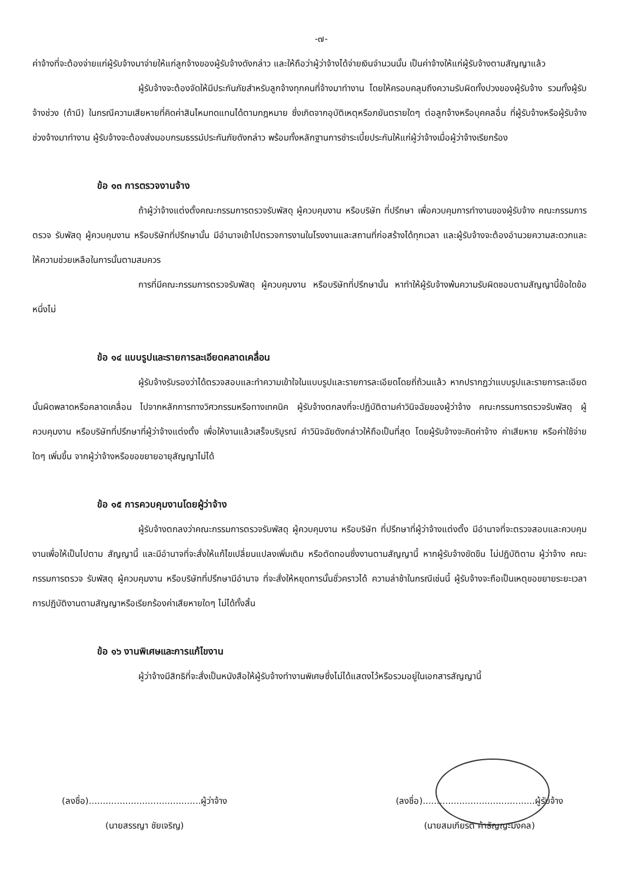-๗-
ค่าจ้างที่จะต้องจ่ายแก่ผู้รับจ้างมาจ่ายให้แก่ลูกจ้างของผู้รับจ้างดังกล่าว และให้ถือว่าผู้ว่าจ้างได้จ่ายเงินจำนวนนั้น เป็นค่าจ้างให้แก่ผู้รับจ้างตามสัญญาแล้ว
ผู้รับจ้างจะต้องจัดให้มีประกันภัยสำหรับลูกจ้างทุกคนที่จ้างมาทำงาน โดยให้ครอบคลุมถึงความรับผิดทั้งปวงของผู้รับจ้าง รวมทั้งผู้รับจ้างช่วง (ถ้ามี) ในกรณีความเสียหายที่คิดค่าสินไหมทดแทนได้ตามกฎหมาย ซึ่งเกิดจากอุบัติเหตุหรือภยันตรายใดๆ ต่อลูกจ้างหรือบุคคลอื่น ที่ผู้รับจ้างหรือผู้รับจ้างช่วงจ้างมาทำงาน ผู้รับจ้างจะต้องส่งมอบกรมธรรม์ประกันภัยดังกล่าว พร้อมทั้งหลักฐานการชำระเบี้ยประกันให้แก่ผู้ว่าจ้างเมื่อผู้ว่าจ้างเรียกร้อง
ข้อ ๑๓ การตรวจงานจ้าง
ถ้าผู้ว่าจ้างแต่งตั้งคณะกรรมการตรวจรับพัสดุ ผู้ควบคุมงาน หรือบริษัท ที่ปรึกษา เพื่อควบคุมการทำงานของผู้รับจ้าง คณะกรรมการตรวจ รับพัสดุ ผู้ควบคุมงาน หรือบริษัทที่ปรึกษานั้น มีอำนาจเข้าไปตรวจการงานในโรงงานและสถานที่ก่อสร้างได้ทุกเวลา และผู้รับจ้างจะต้องอำนวยความสะดวกและให้ความช่วยเหลือในการนั้นตามสมควร
การที่มีคณะกรรมการตรวจรับพัสดุ ผู้ควบคุมงาน หรือบริษัทที่ปรึกษานั้น หาทำให้ผู้รับจ้างพ้นความรับผิดชอบตามสัญญานี้ข้อใดข้อหนึ่งไม่
ข้อ ๑๔ แบบรูปและรายการละเอียดคลาดเคลื่อน
ผู้รับจ้างรับรองว่าได้ตรวจสอบและทำความเข้าใจในแบบรูปและรายการละเอียดโดยถี่ถ้วนแล้ว หากปรากฏว่าแบบรูปและรายการละเอียดนั้นผิดพลาดหรือคลาดเคลื่อน ไปจากหลักการทางวิศวกรรมหรือทางเทคนิค ผู้รับจ้างตกลงที่จะปฏิบัติตามคำวินิจฉัยของผู้ว่าจ้าง คณะกรรมการตรวจรับพัสดุ ผู้ควบคุมงาน หรือบริษัทที่ปรึกษาที่ผู้ว่าจ้างแต่งตั้ง เพื่อให้งานแล้วเสร็จบริบูรณ์ คำวินิจฉัยดังกล่าวให้ถือเป็นที่สุด โดยผู้รับจ้างจะคิดค่าจ้าง ค่าเสียหาย หรือค่าใช้จ่ายใดๆ เพิ่มขึ้น จากผู้ว่าจ้างหรือขอขยายอายุสัญญาไม่ได้
ข้อ ๑๕ การควบคุมงานโดยผู้ว่าจ้าง
ผู้รับจ้างตกลงว่าคณะกรรมการตรวจรับพัสดุ ผู้ควบคุมงาน หรือบริษัท ที่ปรึกษาที่ผู้ว่าจ้างแต่งตั้ง มีอำนาจที่จะตรวจสอบและควบคุมงานเพื่อให้เป็นไปตาม สัญญานี้ และมีอำนาจที่จะสั่งให้แก้ไขเปลี่ยนแปลงเพิ่มเติม หรือตัดทอนซึ่งงานตามสัญญานี้ หากผู้รับจ้างขัดขืน ไม่ปฏิบัติตาม ผู้ว่าจ้าง คณะกรรมการตรวจ รับพัสดุ ผู้ควบคุมงาน หรือบริษัทที่ปรึกษามีอำนาจ ที่จะสั่งให้หยุดการนั้นชั่วคราวได้ ความล่าช้าในกรณีเช่นนี้ ผู้รับจ้างจะถือเป็นเหตุขอขยายระยะเวลา การปฏิบัติงานตามสัญญาหรือเรียกร้องค่าเสียหายใดๆ ไม่ได้ทั้งสิ้น
ข้อ ๑๖ งานพิเศษและการแก้ไขงาน
ผู้ว่าจ้างมีสิทธิที่จะสั่งเป็นหนังสือให้ผู้รับจ้างทำงานพิเศษซึ่งไม่ได้แสดงไว้หรือรวมอยู่ในเอกสารสัญญานี้
(ลงชื่อ)........................................ผู้ว่าจ้าง
(นายสรรญา ชัยเจริญ)
(ลงชื่อ)........................................ผู้รับจ้าง
(นายสมเกียรติ ค้าธัญญะมงคล)